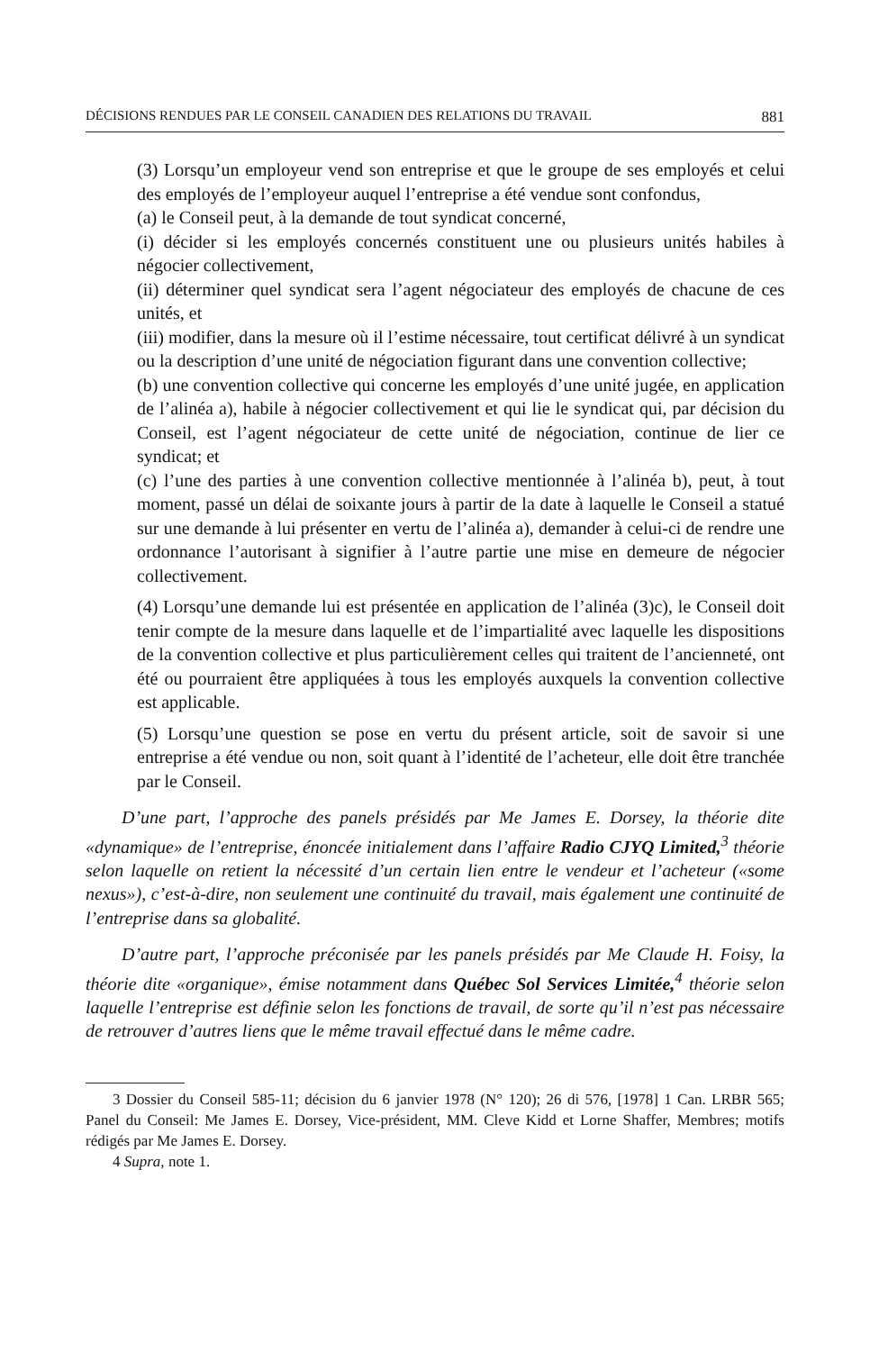DÉCISIONS RENDUES PAR LE CONSEIL CANADIEN DES RELATIONS DU TRAVAIL 881
(3) Lorsqu’un employeur vend son entreprise et que le groupe de ses employés et celui des employés de l’employeur auquel l’entreprise a été vendue sont confondus,
(a) le Conseil peut, à la demande de tout syndicat concerné,
(i) décider si les employés concernés constituent une ou plusieurs unités habiles à négocier collectivement,
(ii) déterminer quel syndicat sera l’agent négociateur des employés de chacune de ces unités, et
(iii) modifier, dans la mesure où il l’estime nécessaire, tout certificat délivré à un syndicat ou la description d’une unité de négociation figurant dans une convention collective;
(b) une convention collective qui concerne les employés d’une unité jugée, en application de l’alinéa a), habile à négocier collectivement et qui lie le syndicat qui, par décision du Conseil, est l’agent négociateur de cette unité de négociation, continue de lier ce syndicat; et
(c) l’une des parties à une convention collective mentionnée à l’alinéa b), peut, à tout moment, passé un délai de soixante jours à partir de la date à laquelle le Conseil a statué sur une demande à lui présenter en vertu de l’alinéa a), demander à celui-ci de rendre une ordonnance l’autorisant à signifier à l’autre partie une mise en demeure de négocier collectivement.
(4) Lorsqu’une demande lui est présentée en application de l’alinéa (3)c), le Conseil doit tenir compte de la mesure dans laquelle et de l’impartialité avec laquelle les dispositions de la convention collective et plus particulièrement celles qui traitent de l’ancienneté, ont été ou pourraient être appliquées à tous les employés auxquels la convention collective est applicable.
(5) Lorsqu’une question se pose en vertu du présent article, soit de savoir si une entreprise a été vendue ou non, soit quant à l’identité de l’acheteur, elle doit être tranchée par le Conseil.
D’une part, l’approche des panels présidés par Me James E. Dorsey, la théorie dite «dynamique» de l’entreprise, énoncée initialement dans l’affaire Radio CJYQ Limited,<sup>3</sup> théorie selon laquelle on retient la nécessité d’un certain lien entre le vendeur et l’acheteur («some nexus»), c’est-à-dire, non seulement une continuité du travail, mais également une continuité de l’entreprise dans sa globalité.
D’autre part, l’approche préconisée par les panels présidés par Me Claude H. Foisy, la théorie dite «organique», émise notamment dans Québec Sol Services Limitée,<sup>4</sup> théorie selon laquelle l’entreprise est définie selon les fonctions de travail, de sorte qu’il n’est pas nécessaire de retrouver d’autres liens que le même travail effectué dans le même cadre.
3 Dossier du Conseil 585-11; décision du 6 janvier 1978 (N° 120); 26 di 576, [1978] 1 Can. LRBR 565; Panel du Conseil: Me James E. Dorsey, Vice-président, MM. Cleve Kidd et Lorne Shaffer, Membres; motifs rédigés par Me James E. Dorsey.
4 Supra, note 1.